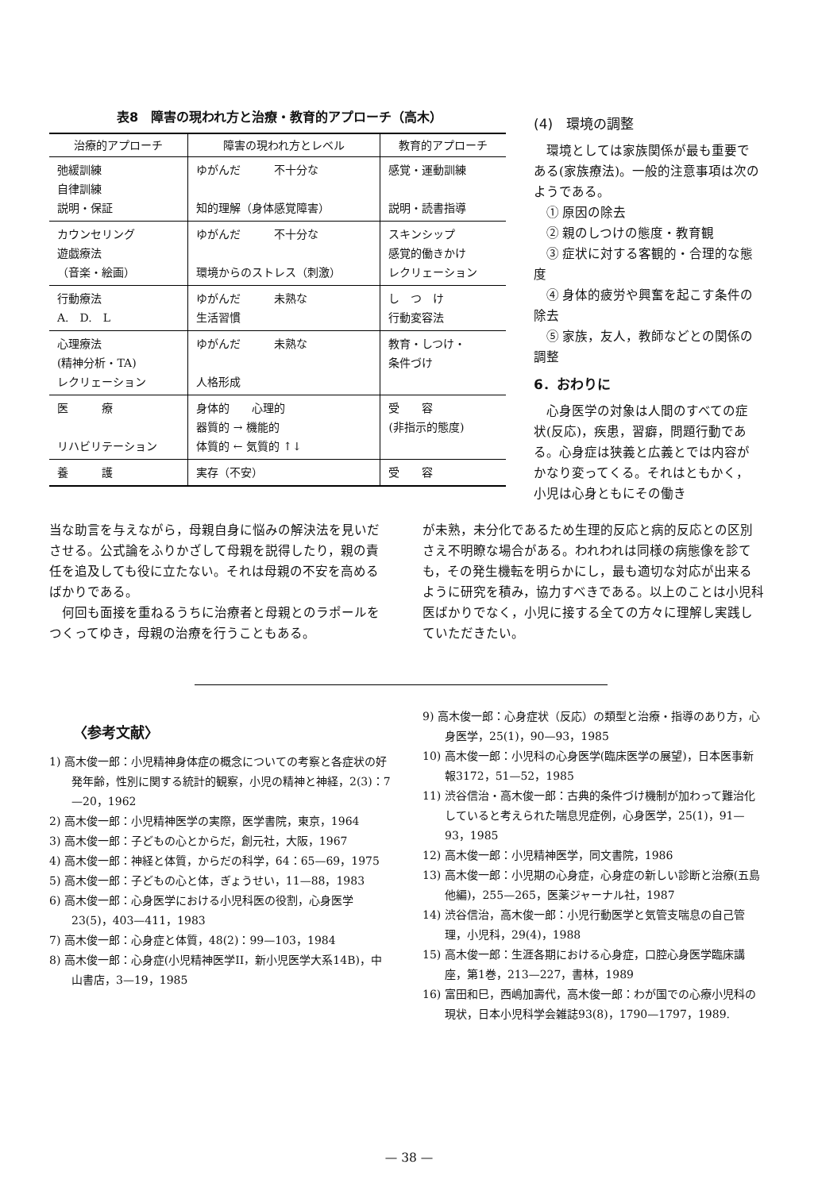表8　障害の現われ方と治療・教育的アプローチ（高木）
| 治療的アプローチ | 障害の現われ方とレベル | 教育的アプローチ |
| --- | --- | --- |
| 弛緩訓練 自律訓練 説明・保証 | ゆがんだ 不十分な 知的理解（身体感覚障害） | 感覚・運動訓練 説明・読書指導 |
| カウンセリング 遊戯療法 （音楽・絵画） | ゆがんだ 不十分な 環境からのストレス（刺激） | スキンシップ 感覚的働きかけ レクリェーション |
| 行動療法 A. D. L | ゆがんだ 未熟な 生活習慣 | し つ け 行動変容法 |
| 心理療法 (精神分析・TA) レクリェーション | ゆがんだ 未熟な 人格形成 | 教育・しつけ・ 条件づけ |
| 医 療 リハビリテーション | 身体的 心理的 器質的 → 機能的 体質的 ← 気質的 ↑↓ | 受 容 (非指示的態度) |
| 養 護 | 実存（不安） | 受 容 |
(4)　環境の調整
環境としては家族関係が最も重要である(家族療法)。一般的注意事項は次のようである。
① 原因の除去
② 親のしつけの態度・教育観
③ 症状に対する客観的・合理的な態度
④ 身体的疲労や興奮を起こす条件の除去
⑤ 家族，友人，教師などとの関係の調整
6．おわりに
心身医学の対象は人間のすべての症状(反応)，疾患，習癖，問題行動である。心身症は狭義と広義とでは内容がかなり変ってくる。それはともかく，小児は心身ともにその働き
当な助言を与えながら，母親自身に悩みの解決法を見いださせる。公式論をふりかざして母親を説得したり，親の責任を追及しても役に立たない。それは母親の不安を高めるばかりである。
何回も面接を重ねるうちに治療者と母親とのラポールをつくってゆき，母親の治療を行うこともある。
が未熟，未分化であるため生理的反応と病的反応との区別さえ不明瞭な場合がある。われわれは同様の病態像を診ても，その発生機転を明らかにし，最も適切な対応が出来るように研究を積み，協力すべきである。以上のことは小児科医ばかりでなく，小児に接する全ての方々に理解し実践していただきたい。
〈参考文献〉
1) 高木俊一郎：小児精神身体症の概念についての考察と各症状の好発年齢，性別に関する統計的観察，小児の精神と神経，2(3)：7—20，1962
2) 高木俊一郎：小児精神医学の実際，医学書院，東京，1964
3) 高木俊一郎：子どもの心とからだ，創元社，大阪，1967
4) 高木俊一郎：神経と体質，からだの科学，64：65—69，1975
5) 高木俊一郎：子どもの心と体，ぎょうせい，11—88，1983
6) 高木俊一郎：心身医学における小児科医の役割，心身医学23(5)，403—411，1983
7) 高木俊一郎：心身症と体質，48(2)：99—103，1984
8) 高木俊一郎：心身症(小児精神医学II，新小児医学大系14B)，中山書店，3—19，1985
9) 高木俊一郎：心身症状（反応）の類型と治療・指導のあり方，心身医学，25(1)，90—93，1985
10) 高木俊一郎：小児科の心身医学(臨床医学の展望)，日本医事新報3172，51—52，1985
11) 渋谷信治・高木俊一郎：古典的条件づけ機制が加わって難治化していると考えられた喘息児症例，心身医学，25(1)，91—93，1985
12) 高木俊一郎：小児精神医学，同文書院，1986
13) 高木俊一郎：小児期の心身症，心身症の新しい診断と治療(五島他編)，255—265，医薬ジャーナル社，1987
14) 渋谷信治，高木俊一郎：小児行動医学と気管支喘息の自己管理，小児科，29(4)，1988
15) 高木俊一郎：生涯各期における心身症，口腔心身医学臨床講座，第1巻，213—227，書林，1989
16) 富田和巳，西嶋加壽代，高木俊一郎：わが国での心療小児科の現状，日本小児科学会雑誌93(8)，1790—1797，1989.
— 38 —